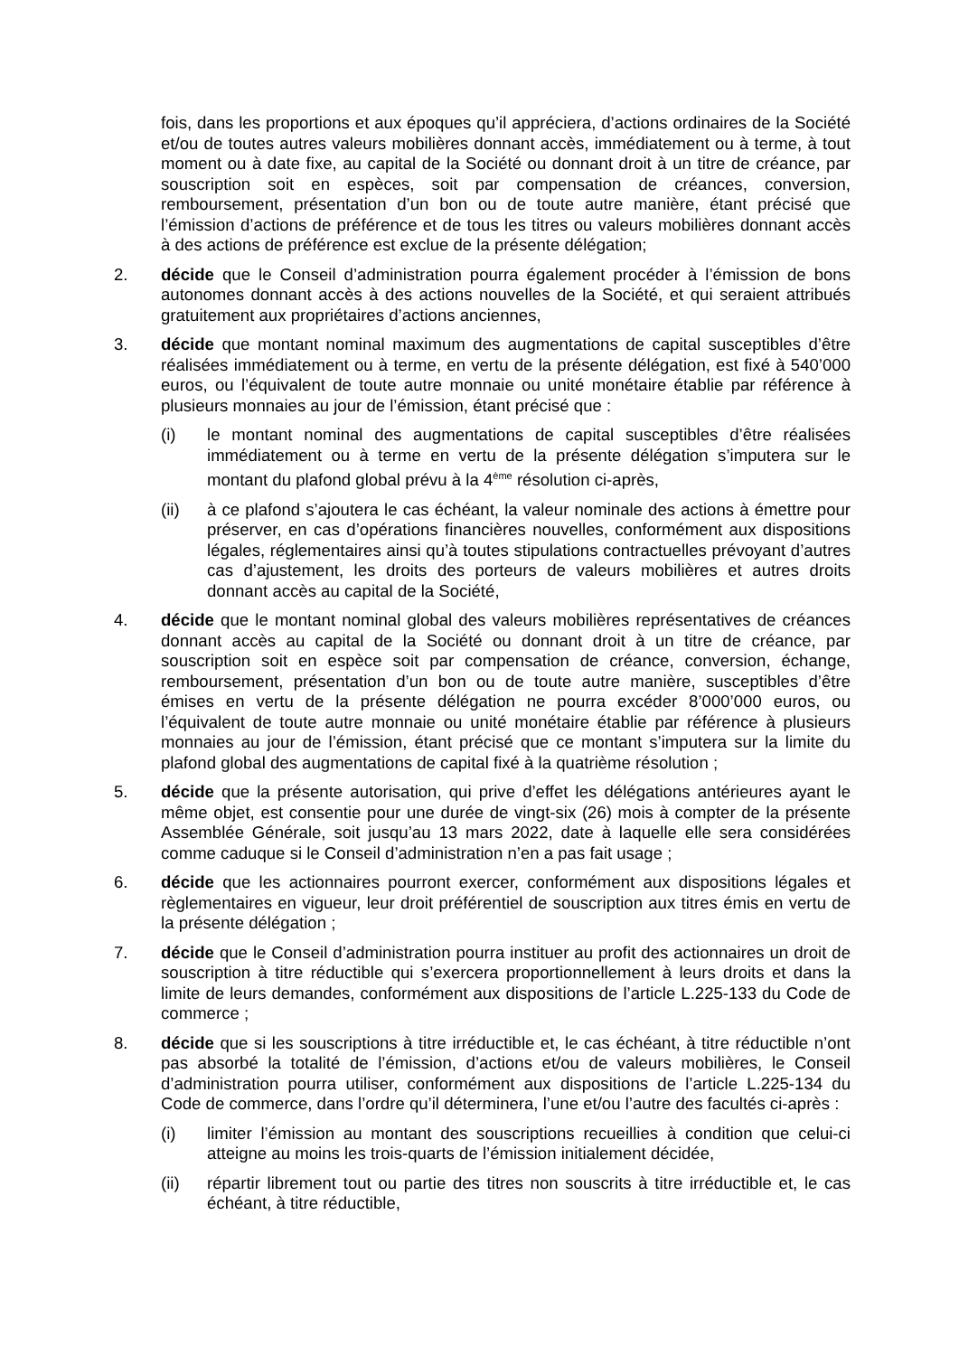fois, dans les proportions et aux époques qu’il appréciera, d’actions ordinaires de la Société et/ou de toutes autres valeurs mobilières donnant accès, immédiatement ou à terme, à tout moment ou à date fixe, au capital de la Société ou donnant droit à un titre de créance, par souscription soit en espèces, soit par compensation de créances, conversion, remboursement, présentation d’un bon ou de toute autre manière, étant précisé que l’émission d’actions de préférence et de tous les titres ou valeurs mobilières donnant accès à des actions de préférence est exclue de la présente délégation;
2. décide que le Conseil d’administration pourra également procéder à l’émission de bons autonomes donnant accès à des actions nouvelles de la Société, et qui seraient attribués gratuitement aux propriétaires d’actions anciennes,
3. décide que montant nominal maximum des augmentations de capital susceptibles d’être réalisées immédiatement ou à terme, en vertu de la présente délégation, est fixé à 540’000 euros, ou l’équivalent de toute autre monnaie ou unité monétaire établie par référence à plusieurs monnaies au jour de l’émission, étant précisé que :
(i) le montant nominal des augmentations de capital susceptibles d’être réalisées immédiatement ou à terme en vertu de la présente délégation s’imputera sur le montant du plafond global prévu à la 4<sup>ème</sup> résolution ci-après,
(ii) à ce plafond s’ajoutera le cas échéant, la valeur nominale des actions à émettre pour préserver, en cas d’opérations financières nouvelles, conformément aux dispositions légales, réglementaires ainsi qu’à toutes stipulations contractuelles prévoyant d’autres cas d’ajustement, les droits des porteurs de valeurs mobilières et autres droits donnant accès au capital de la Société,
4. décide que le montant nominal global des valeurs mobilières représentatives de créances donnant accès au capital de la Société ou donnant droit à un titre de créance, par souscription soit en espèce soit par compensation de créance, conversion, échange, remboursement, présentation d’un bon ou de toute autre manière, susceptibles d’être émises en vertu de la présente délégation ne pourra excéder 8’000’000 euros, ou l’équivalent de toute autre monnaie ou unité monétaire établie par référence à plusieurs monnaies au jour de l’émission, étant précisé que ce montant s’imputera sur la limite du plafond global des augmentations de capital fixé à la quatrième résolution ;
5. décide que la présente autorisation, qui prive d’effet les délégations antérieures ayant le même objet, est consentie pour une durée de vingt-six (26) mois à compter de la présente Assemblée Générale, soit jusqu’au 13 mars 2022, date à laquelle elle sera considérées comme caduque si le Conseil d’administration n’en a pas fait usage ;
6. décide que les actionnaires pourront exercer, conformément aux dispositions légales et règlementaires en vigueur, leur droit préférentiel de souscription aux titres émis en vertu de la présente délégation ;
7. décide que le Conseil d’administration pourra instituer au profit des actionnaires un droit de souscription à titre réductible qui s’exercera proportionnellement à leurs droits et dans la limite de leurs demandes, conformément aux dispositions de l’article L.225-133 du Code de commerce ;
8. décide que si les souscriptions à titre irréductible et, le cas échéant, à titre réductible n’ont pas absorbé la totalité de l’émission, d’actions et/ou de valeurs mobilières, le Conseil d’administration pourra utiliser, conformément aux dispositions de l’article L.225-134 du Code de commerce, dans l’ordre qu’il déterminera, l’une et/ou l’autre des facultés ci-après :
(i) limiter l’émission au montant des souscriptions recueillies à condition que celui-ci atteigne au moins les trois-quarts de l’émission initialement décidée,
(ii) répartir librement tout ou partie des titres non souscrits à titre irréductible et, le cas échéant, à titre réductible,